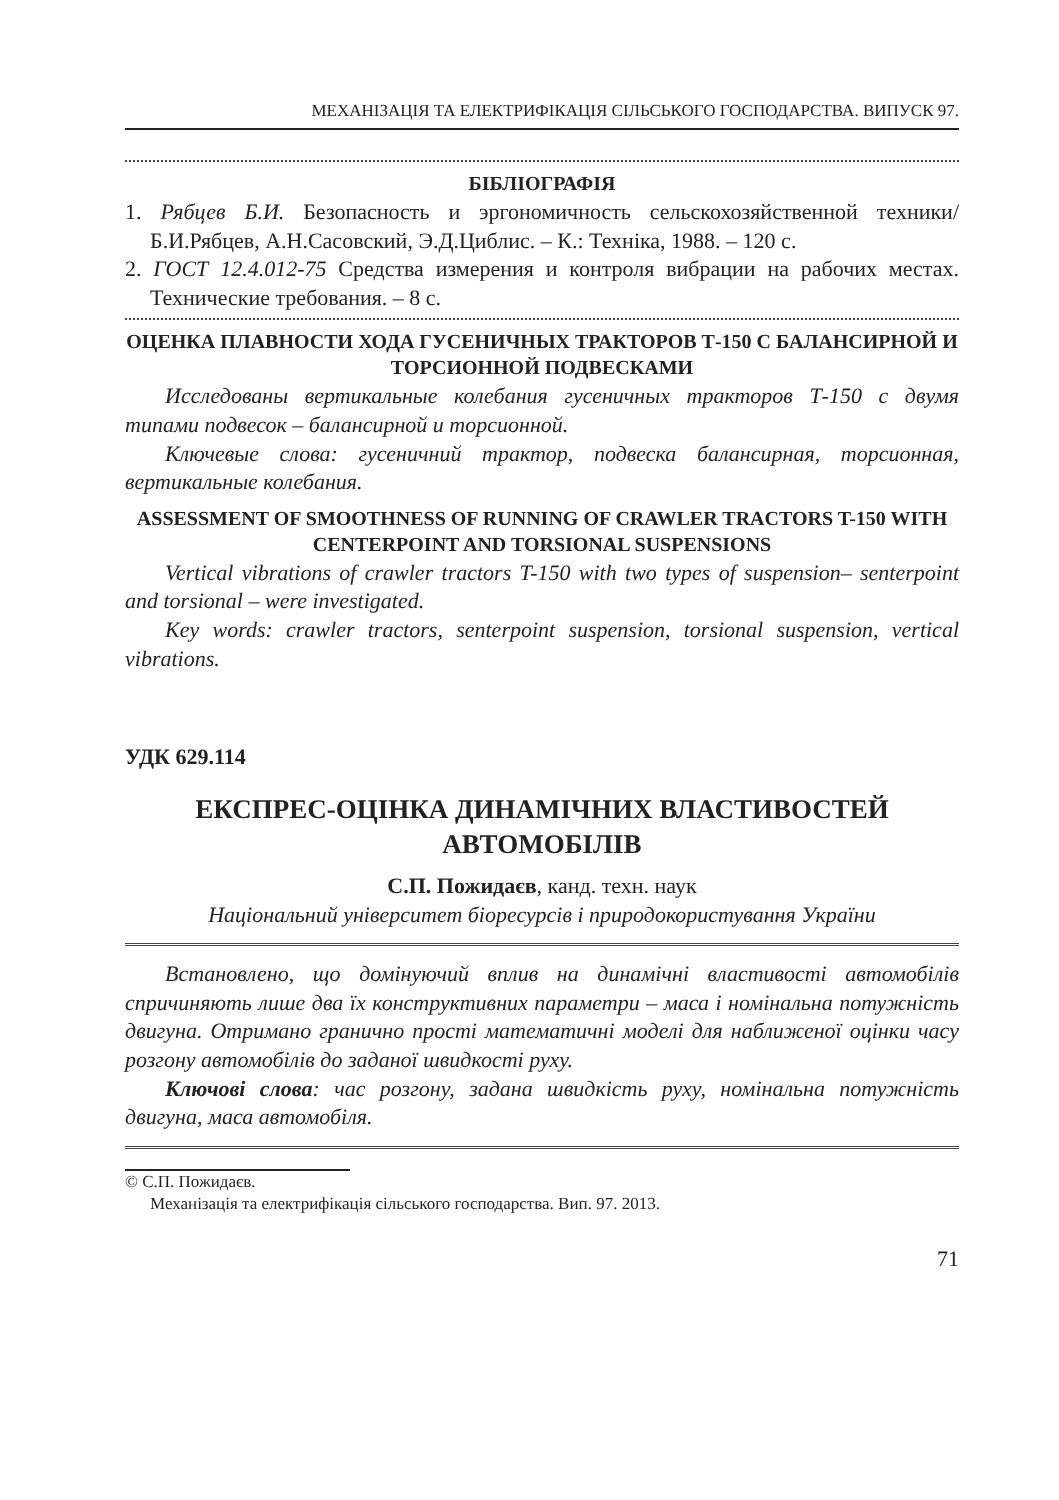МЕХАНІЗАЦІЯ ТА ЕЛЕКТРИФІКАЦІЯ СІЛЬСЬКОГО ГОСПОДАРСТВА. ВИПУСК 97.
БІБЛІОГРАФІЯ
1. Рябцев Б.И. Безопасность и эргономичность сельскохозяйственной техники/ Б.И.Рябцев, А.Н.Сасовский, Э.Д.Циблис. – К.: Техніка, 1988. – 120 с.
2. ГОСТ 12.4.012-75 Средства измерения и контроля вибрации на рабочих местах. Технические требования. – 8 с.
ОЦЕНКА ПЛАВНОСТИ ХОДА ГУСЕНИЧНЫХ ТРАКТОРОВ Т-150 С БАЛАНСИРНОЙ И ТОРСИОННОЙ ПОДВЕСКАМИ
Исследованы вертикальные колебания гусеничных тракторов Т-150 с двумя типами подвесок – балансирной и торсионной.
Ключевые слова: гусеничний трактор, подвеска балансирная, торсионная, вертикальные колебания.
ASSESSMENT OF SMOOTHNESS OF RUNNING OF CRAWLER TRACTORS T-150 WITH CENTERPOINT AND TORSIONAL SUSPENSIONS
Vertical vibrations of crawler tractors T-150 with two types of suspension– senterpoint and torsional – were investigated.
Key words: crawler tractors, senterpoint suspension, torsional suspension, vertical vibrations.
УДК 629.114
ЕКСПРЕС-ОЦІНКА ДИНАМІЧНИХ ВЛАСТИВОСТЕЙ АВТОМОБІЛІВ
С.П. Пожидаєв, канд. техн. наук
Національний університет біоресурсів і природокористування України
Встановлено, що домінуючий вплив на динамічні властивості автомобілів спричиняють лише два їх конструктивних параметри – маса і номінальна потужність двигуна. Отримано гранично прості математичні моделі для наближеної оцінки часу розгону автомобілів до заданої швидкості руху.
Ключові слова: час розгону, задана швидкість руху, номінальна потужність двигуна, маса автомобіля.
© С.П. Пожидаєв.
Механізація та електрифікація сільського господарства. Вип. 97. 2013.
71